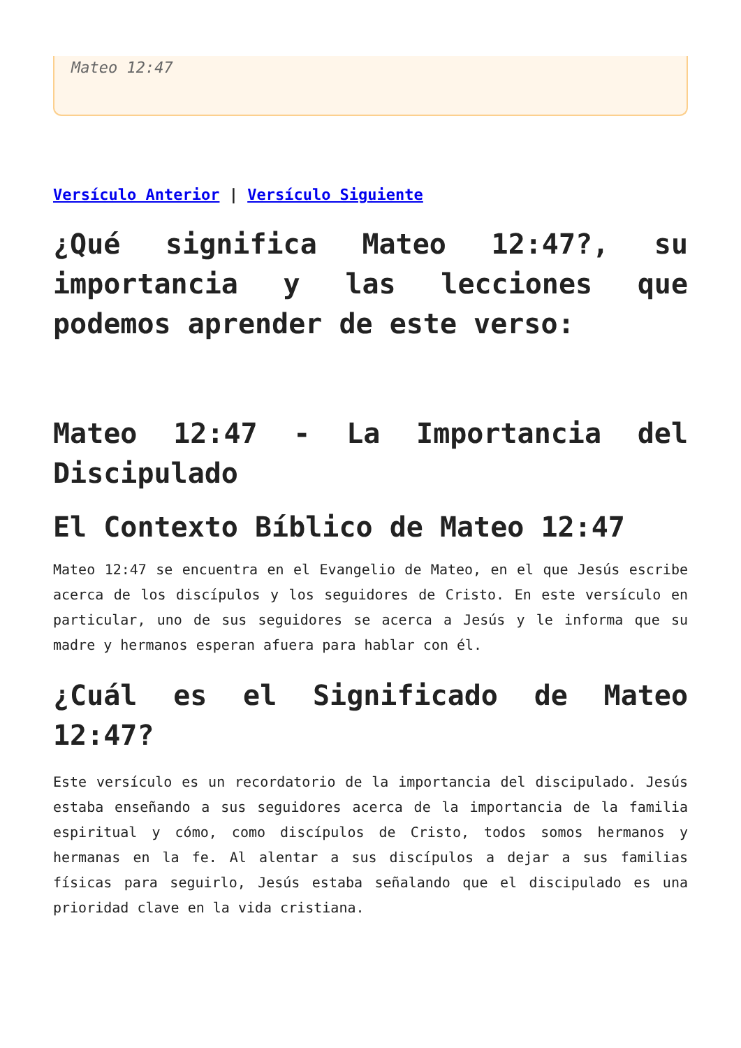Mateo 12:47
Versículo Anterior | Versículo Siguiente
¿Qué significa Mateo 12:47?, su importancia y las lecciones que podemos aprender de este verso:
Mateo 12:47 - La Importancia del Discipulado
El Contexto Bíblico de Mateo 12:47
Mateo 12:47 se encuentra en el Evangelio de Mateo, en el que Jesús escribe acerca de los discípulos y los seguidores de Cristo. En este versículo en particular, uno de sus seguidores se acerca a Jesús y le informa que su madre y hermanos esperan afuera para hablar con él.
¿Cuál es el Significado de Mateo 12:47?
Este versículo es un recordatorio de la importancia del discipulado. Jesús estaba enseñando a sus seguidores acerca de la importancia de la familia espiritual y cómo, como discípulos de Cristo, todos somos hermanos y hermanas en la fe. Al alentar a sus discípulos a dejar a sus familias físicas para seguirlo, Jesús estaba señalando que el discipulado es una prioridad clave en la vida cristiana.